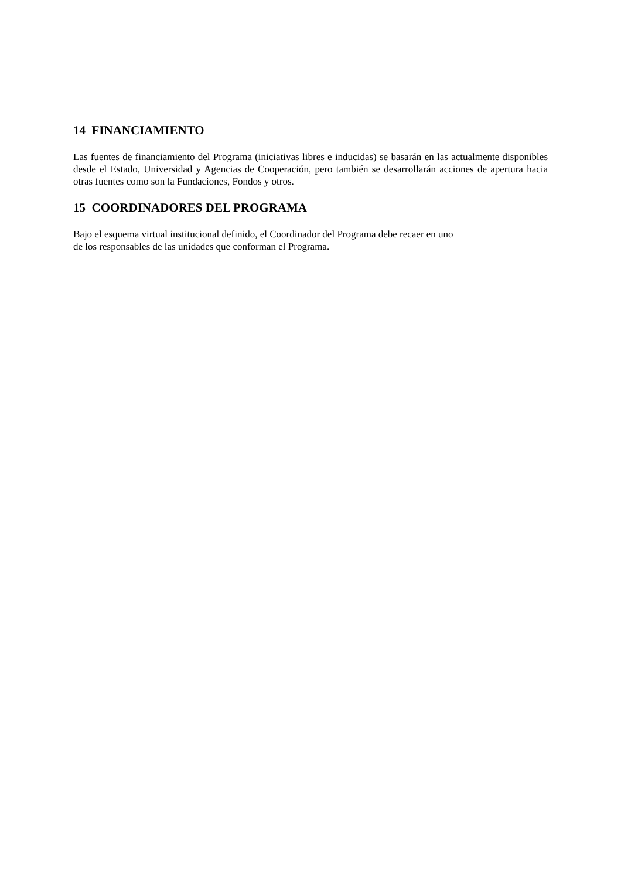14 FINANCIAMIENTO
Las fuentes de financiamiento del Programa (iniciativas libres e inducidas) se basarán en las actualmente disponibles desde el Estado, Universidad y Agencias de Cooperación, pero también se desarrollarán acciones de apertura hacia otras fuentes como son la Fundaciones, Fondos y otros.
15 COORDINADORES DEL PROGRAMA
Bajo el esquema virtual institucional definido, el Coordinador del Programa debe recaer en uno
de los responsables de las unidades que conforman el Programa.